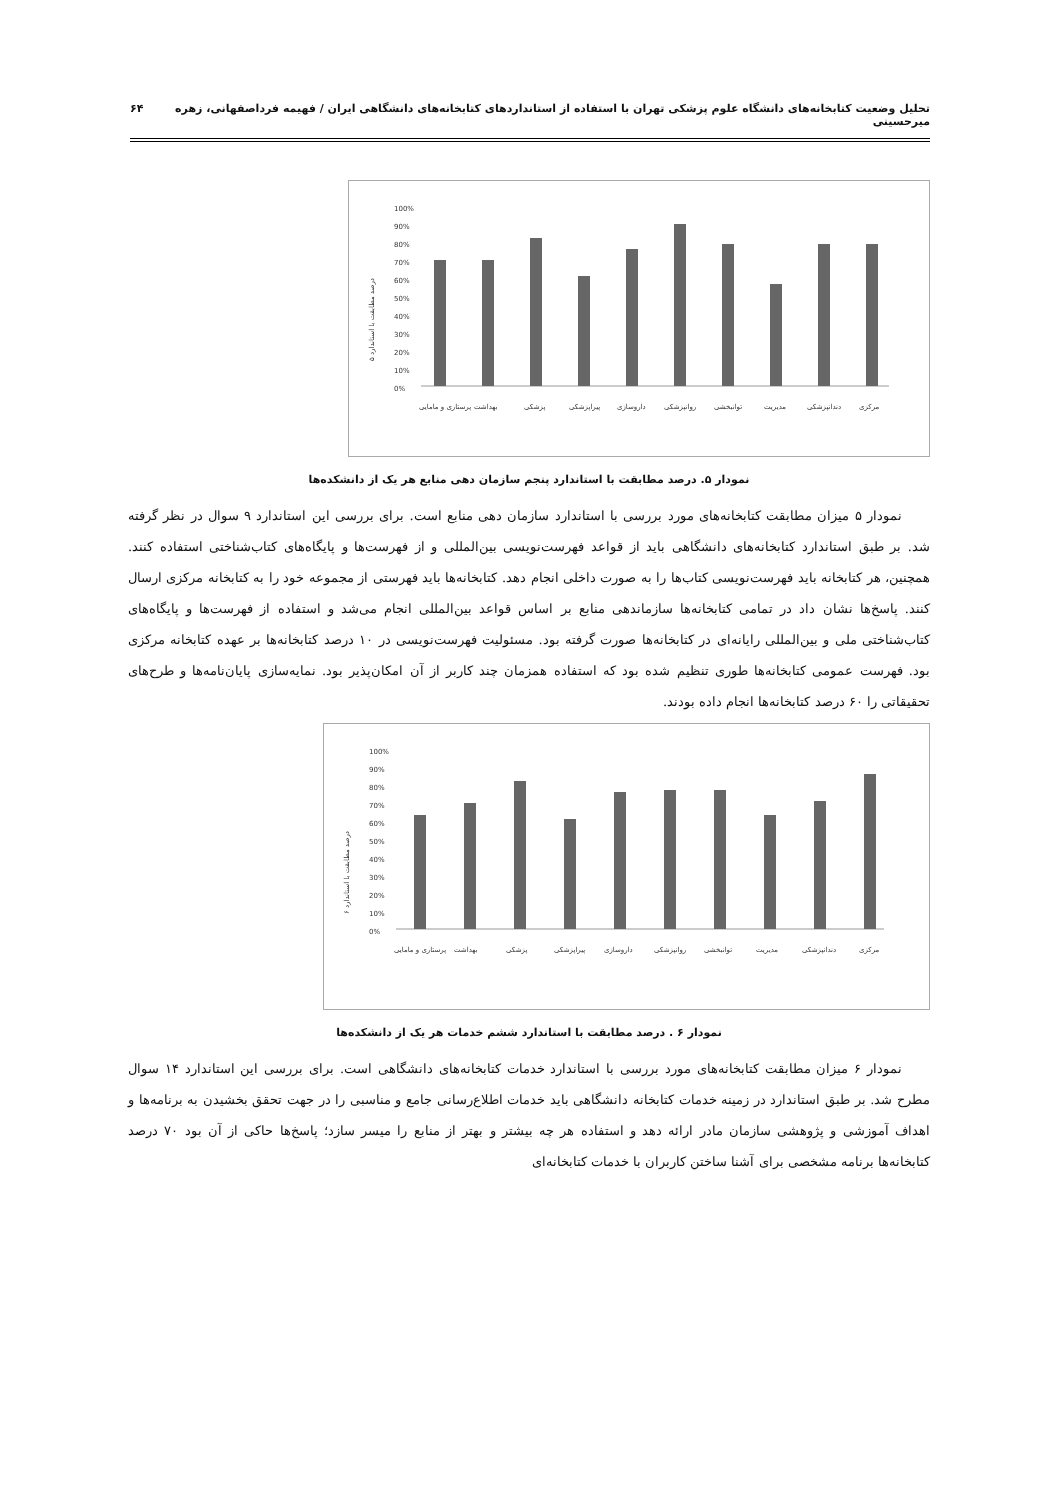تحلیل وضعیت کتابخانه‌های دانشگاه علوم پزشکی تهران با استفاده از استانداردهای کتابخانه‌های دانشگاهی ایران / فهیمه فرداصفهانی، زهره میرحسینی ۶۴
درصد مطابقت با استاندارد ۵
100%
90%
80%
70%
60%
50%
40%
30%
20%
10%
0%
پرستاری و مامایی
بهداشت
پزشکی
پیراپزشکی
داروسازی
روانپزشکی
توانبخشی
مدیریت
دندانپزشکی
مرکزی
نمودار ۵. درصد مطابقت با استاندارد پنجم سازمان دهی منابع هر یک از دانشکده‌ها
نمودار ۵ میزان مطابقت کتابخانه‌های مورد بررسی با استاندارد سازمان دهی منابع است. برای بررسی این استاندارد ۹ سوال در نظر گرفته شد. بر طبق استاندارد کتابخانه‌های دانشگاهی باید از قواعد فهرست‌نویسی بین‌المللی و از فهرست‌ها و پایگاه‌های کتاب‌شناختی استفاده کنند. همچنین، هر کتابخانه باید فهرست‌نویسی کتاب‌ها را به صورت داخلی انجام دهد. کتابخانه‌ها باید فهرستی از مجموعه خود را به کتابخانه مرکزی ارسال کنند. پاسخ‌ها نشان داد در تمامی کتابخانه‌ها سازماندهی منابع بر اساس قواعد بین‌المللی انجام می‌شد و استفاده از فهرست‌ها و پایگاه‌های کتاب‌شناختی ملی و بین‌المللی رایانه‌ای در کتابخانه‌ها صورت گرفته بود. مسئولیت فهرست‌نویسی در ۱۰ درصد کتابخانه‌ها بر عهده کتابخانه مرکزی بود. فهرست عمومی کتابخانه‌ها طوری تنظیم شده بود که استفاده همزمان چند کاربر از آن امکان‌پذیر بود. نمایه‌سازی پایان‌نامه‌ها و طرح‌های تحقیقاتی را ۶۰ درصد کتابخانه‌ها انجام داده بودند.
درصد مطابقت با استاندارد ۶
100%
90%
80%
70%
60%
50%
40%
30%
20%
10%
0%
پرستاری و مامایی
بهداشت
پزشکی
پیراپزشکی
داروسازی
روانپزشکی
توانبخشی
مدیریت
دندانپزشکی
مرکزی
نمودار ۶ . درصد مطابقت با استاندارد ششم خدمات هر یک از دانشکده‌ها
نمودار ۶ میزان مطابقت کتابخانه‌های مورد بررسی با استاندارد خدمات کتابخانه‌های دانشگاهی است. برای بررسی این استاندارد ۱۴ سوال مطرح شد. بر طبق استاندارد در زمینه خدمات کتابخانه دانشگاهی باید خدمات اطلاع‌رسانی جامع و مناسبی را در جهت تحقق بخشیدن به برنامه‌ها و اهداف آموزشی و پژوهشی سازمان مادر ارائه دهد و استفاده هر چه بیشتر و بهتر از منابع را میسر سازد؛ پاسخ‌ها حاکی از آن بود ۷۰ درصد کتابخانه‌ها برنامه مشخصی برای آشنا ساختن کاربران با خدمات کتابخانه‌ای